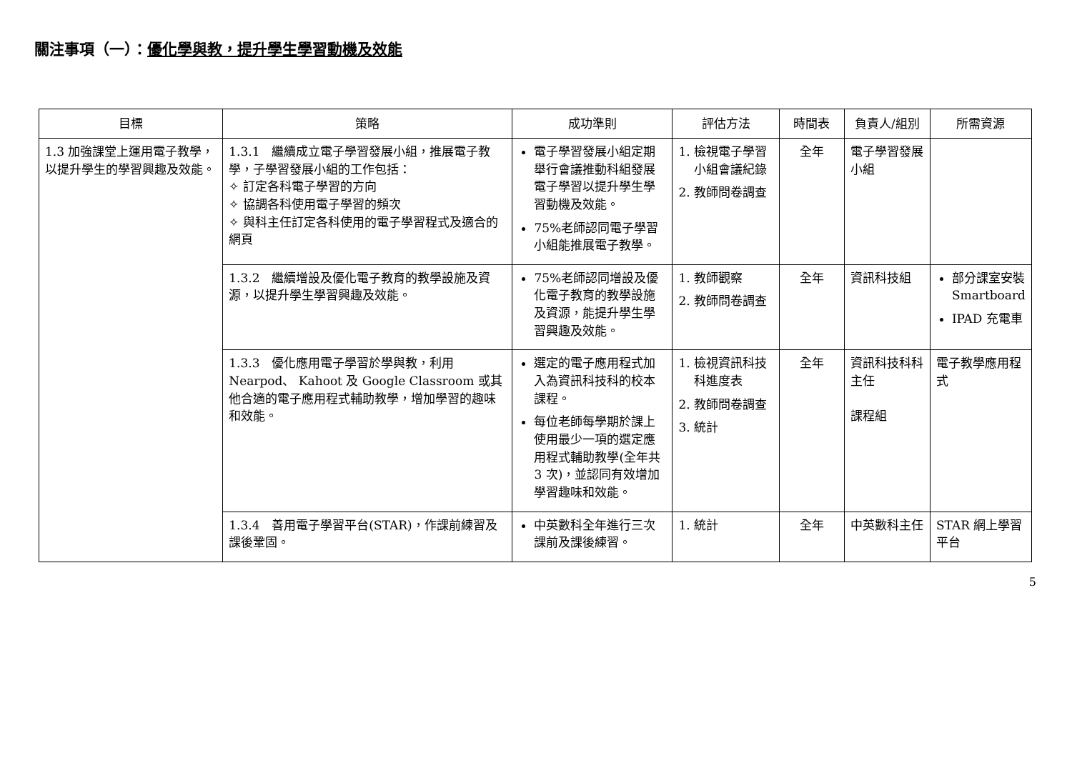關注事項（一）：優化學與教，提升學生學習動機及效能
| 目標 | 策略 | 成功準則 | 評估方法 | 時間表 | 負責人/組別 | 所需資源 |
| --- | --- | --- | --- | --- | --- | --- |
| 1.3 加強課堂上運用電子教學，以提升學生的學習興趣及效能。 | 1.3.1 繼續成立電子學習發展小組，推展電子教學，子學習發展小組的工作包括： ✧ 訂定各科電子學習的方向 ✧ 協調各科使用電子學習的頻次 ✧ 與科主任訂定各科使用的電子學習程式及適合的網頁 | 電子學習發展小組定期舉行會議推動科組發展電子學習以提升學生學習動機及效能。 75%老師認同電子學習小組能推展電子教學。 | 1. 檢視電子學習小組會議紀錄 2. 教師問卷調查 | 全年 | 電子學習發展小組 | |
| | 1.3.2 繼續增設及優化電子教育的教學設施及資源，以提升學生學習興趣及效能。 | 75%老師認同增設及優化電子教育的教學設施及資源，能提升學生學習興趣及效能。 | 1. 教師觀察 2. 教師問卷調查 | 全年 | 資訊科技組 | 部分課室安裝 Smartboard IPAD 充電車 |
| | 1.3.3 優化應用電子學習於學與教，利用 Nearpod、 Kahoot 及 Google Classroom 或其他合適的電子應用程式輔助教學，增加學習的趣味和效能。 | 選定的電子應用程式加入為資訊科技科的校本課程。 每位老師每學期於課上使用最少一項的選定應用程式輔助教學(全年共 3 次)，並認同有效增加學習趣味和效能。 | 1. 檢視資訊科技科進度表 2. 教師問卷調查 3. 統計 | 全年 | 資訊科技科科主任 課程組 | 電子教學應用程式 |
| | 1.3.4 善用電子學習平台(STAR)，作課前練習及課後鞏固。 | 中英數科全年進行三次課前及課後練習。 | 1. 統計 | 全年 | 中英數科主任 | STAR 網上學習平台 |
5